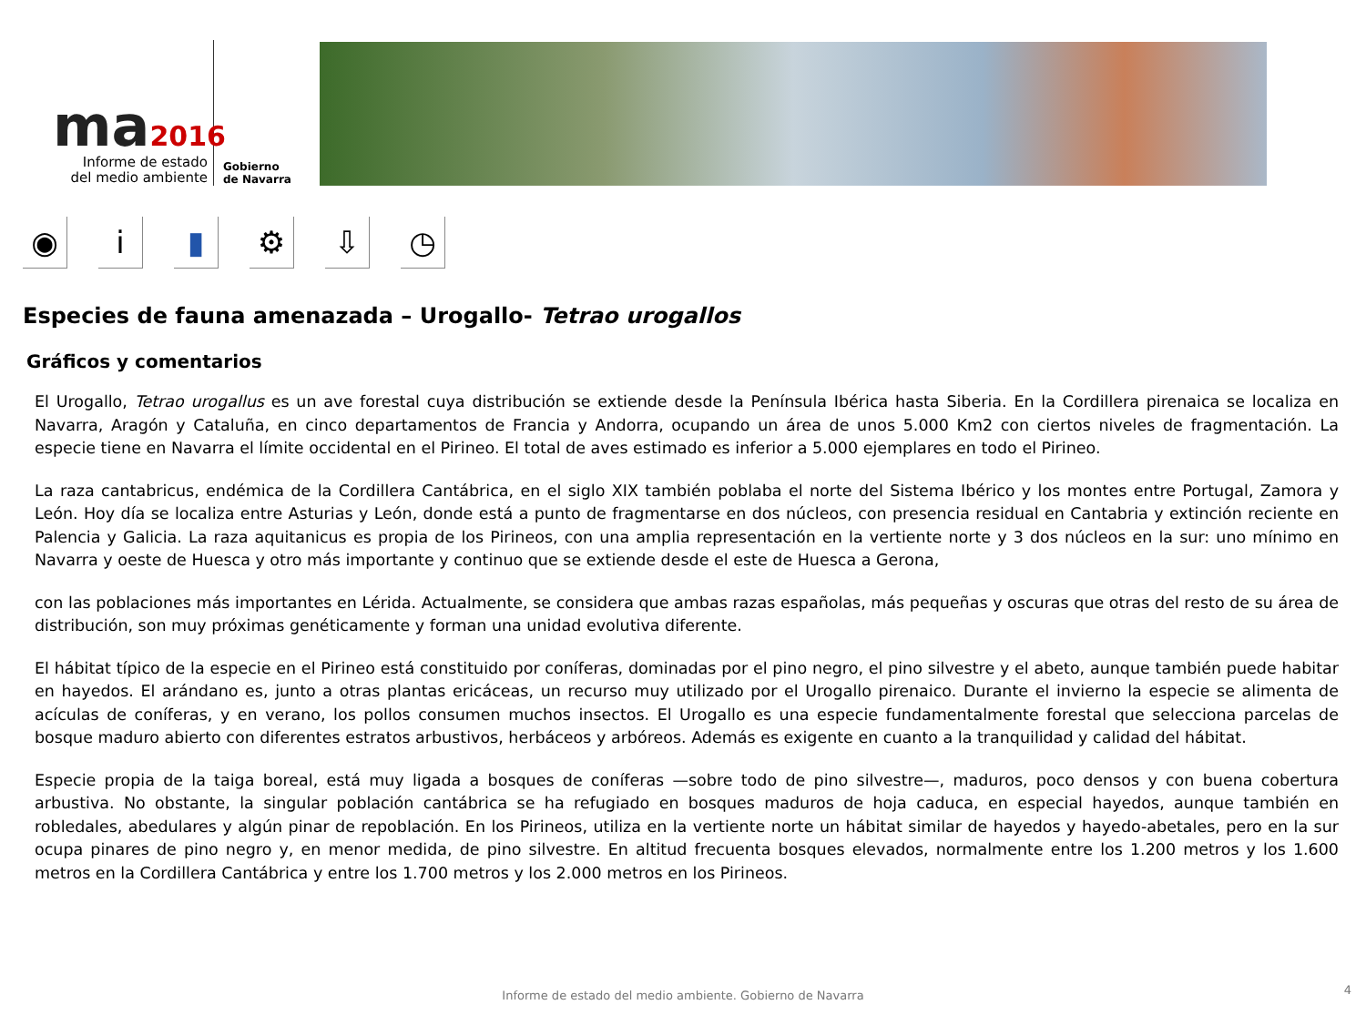ma2016
Informe de estado
del medio ambiente
Gobierno
de Navarra
◉ i ▮ ⚙ ⇩ ◷
Especies de fauna amenazada – Urogallo- Tetrao urogallos
Gráficos y comentarios
El Urogallo, Tetrao urogallus es un ave forestal cuya distribución se extiende desde la Península Ibérica hasta Siberia. En la Cordillera pirenaica se localiza en Navarra, Aragón y Cataluña, en cinco departamentos de Francia y Andorra, ocupando un área de unos 5.000 Km2 con ciertos niveles de fragmentación. La especie tiene en Navarra el límite occidental en el Pirineo. El total de aves estimado es inferior a 5.000 ejemplares en todo el Pirineo.
La raza cantabricus, endémica de la Cordillera Cantábrica, en el siglo XIX también poblaba el norte del Sistema Ibérico y los montes entre Portugal, Zamora y León. Hoy día se localiza entre Asturias y León, donde está a punto de fragmentarse en dos núcleos, con presencia residual en Cantabria y extinción reciente en Palencia y Galicia. La raza aquitanicus es propia de los Pirineos, con una amplia representación en la vertiente norte y 3 dos núcleos en la sur: uno mínimo en Navarra y oeste de Huesca y otro más importante y continuo que se extiende desde el este de Huesca a Gerona,
con las poblaciones más importantes en Lérida. Actualmente, se considera que ambas razas españolas, más pequeñas y oscuras que otras del resto de su área de distribución, son muy próximas genéticamente y forman una unidad evolutiva diferente.
El hábitat típico de la especie en el Pirineo está constituido por coníferas, dominadas por el pino negro, el pino silvestre y el abeto, aunque también puede habitar en hayedos. El arándano es, junto a otras plantas ericáceas, un recurso muy utilizado por el Urogallo pirenaico. Durante el invierno la especie se alimenta de acículas de coníferas, y en verano, los pollos consumen muchos insectos. El Urogallo es una especie fundamentalmente forestal que selecciona parcelas de bosque maduro abierto con diferentes estratos arbustivos, herbáceos y arbóreos. Además es exigente en cuanto a la tranquilidad y calidad del hábitat.
Especie propia de la taiga boreal, está muy ligada a bosques de coníferas —sobre todo de pino silvestre—, maduros, poco densos y con buena cobertura arbustiva. No obstante, la singular población cantábrica se ha refugiado en bosques maduros de hoja caduca, en especial hayedos, aunque también en robledales, abedulares y algún pinar de repoblación. En los Pirineos, utiliza en la vertiente norte un hábitat similar de hayedos y hayedo-abetales, pero en la sur ocupa pinares de pino negro y, en menor medida, de pino silvestre. En altitud frecuenta bosques elevados, normalmente entre los 1.200 metros y los 1.600 metros en la Cordillera Cantábrica y entre los 1.700 metros y los 2.000 metros en los Pirineos.
Informe de estado del medio ambiente. Gobierno de Navarra
4